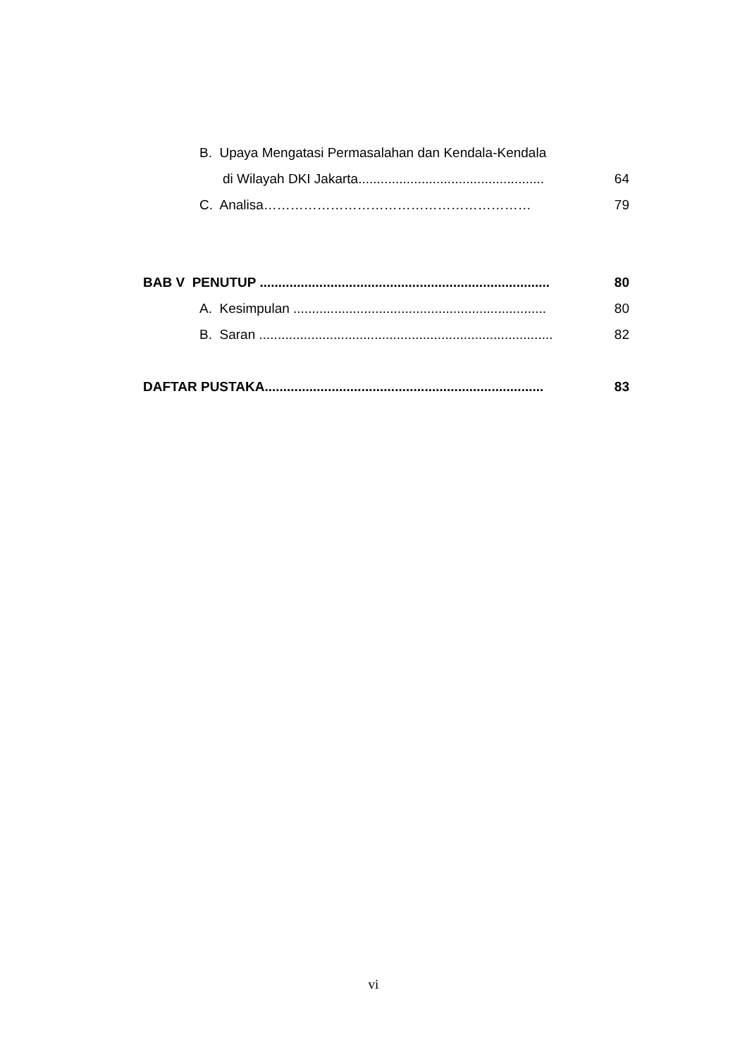B. Upaya Mengatasi Permasalahan dan Kendala-Kendala
di Wilayah DKI Jakarta.................................................. 64
C. Analisa…………………………………………………… 79
BAB V PENUTUP .............................................................................. 80
A. Kesimpulan .................................................................... 80
B. Saran ............................................................................... 82
DAFTAR PUSTAKA........................................................................... 83
vi